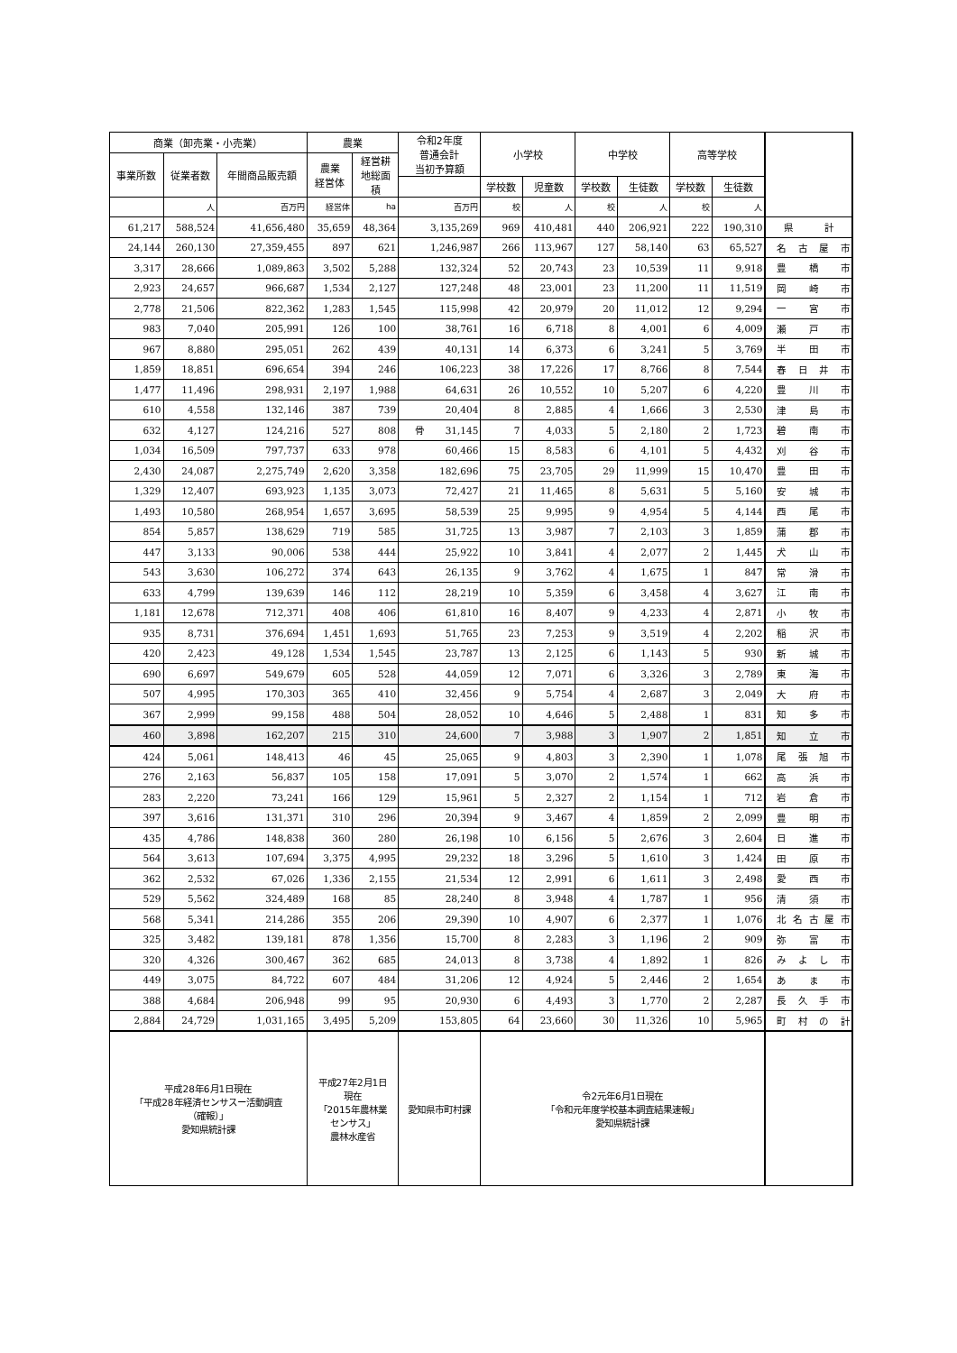| 商業（卸売業・小売業） | | | 農業 | | 令和2年度 普通会計 当初予算額 | 小学校 | | 中学校 | | 高等学校 | | |
| --- | --- | --- | --- | --- | --- | --- | --- | --- | --- | --- | --- | --- |
| 事業所数 | 従業者数 | 年間商品販売額 | 農業 経営体 | 経営耕 地総面 積 | | | | | | | | |
| | | | | | | 学校数 | 児童数 | 学校数 | 生徒数 | 学校数 | 生徒数 | |
| | 人 | 百万円 | 経営体 | ha | 百万円 | 校 | 人 | 校 | 人 | 校 | 人 | |
| 61,217 | 588,524 | 41,656,480 | 35,659 | 48,364 | 3,135,269 | 969 | 410,481 | 440 | 206,921 | 222 | 190,310 | 県 計 |
| 24,144 | 260,130 | 27,359,455 | 897 | 621 | 1,246,987 | 266 | 113,967 | 127 | 58,140 | 63 | 65,527 | 名 古 屋 市 |
| 3,317 | 28,666 | 1,089,863 | 3,502 | 5,288 | 132,324 | 52 | 20,743 | 23 | 10,539 | 11 | 9,918 | 豊 橋 市 |
| 2,923 | 24,657 | 966,687 | 1,534 | 2,127 | 127,248 | 48 | 23,001 | 23 | 11,200 | 11 | 11,519 | 岡 崎 市 |
| 2,778 | 21,506 | 822,362 | 1,283 | 1,545 | 115,998 | 42 | 20,979 | 20 | 11,012 | 12 | 9,294 | 一 宮 市 |
| 983 | 7,040 | 205,991 | 126 | 100 | 38,761 | 16 | 6,718 | 8 | 4,001 | 6 | 4,009 | 瀬 戸 市 |
| 967 | 8,880 | 295,051 | 262 | 439 | 40,131 | 14 | 6,373 | 6 | 3,241 | 5 | 3,769 | 半 田 市 |
| 1,859 | 18,851 | 696,654 | 394 | 246 | 106,223 | 38 | 17,226 | 17 | 8,766 | 8 | 7,544 | 春 日 井 市 |
| 1,477 | 11,496 | 298,931 | 2,197 | 1,988 | 64,631 | 26 | 10,552 | 10 | 5,207 | 6 | 4,220 | 豊 川 市 |
| 610 | 4,558 | 132,146 | 387 | 739 | 20,404 | 8 | 2,885 | 4 | 1,666 | 3 | 2,530 | 津 島 市 |
| 632 | 4,127 | 124,216 | 527 | 808 | 骨 31,145 | 7 | 4,033 | 5 | 2,180 | 2 | 1,723 | 碧 南 市 |
| 1,034 | 16,509 | 797,737 | 633 | 978 | 60,466 | 15 | 8,583 | 6 | 4,101 | 5 | 4,432 | 刈 谷 市 |
| 2,430 | 24,087 | 2,275,749 | 2,620 | 3,358 | 182,696 | 75 | 23,705 | 29 | 11,999 | 15 | 10,470 | 豊 田 市 |
| 1,329 | 12,407 | 693,923 | 1,135 | 3,073 | 72,427 | 21 | 11,465 | 8 | 5,631 | 5 | 5,160 | 安 城 市 |
| 1,493 | 10,580 | 268,954 | 1,657 | 3,695 | 58,539 | 25 | 9,995 | 9 | 4,954 | 5 | 4,144 | 西 尾 市 |
| 854 | 5,857 | 138,629 | 719 | 585 | 31,725 | 13 | 3,987 | 7 | 2,103 | 3 | 1,859 | 蒲 郡 市 |
| 447 | 3,133 | 90,006 | 538 | 444 | 25,922 | 10 | 3,841 | 4 | 2,077 | 2 | 1,445 | 犬 山 市 |
| 543 | 3,630 | 106,272 | 374 | 643 | 26,135 | 9 | 3,762 | 4 | 1,675 | 1 | 847 | 常 滑 市 |
| 633 | 4,799 | 139,639 | 146 | 112 | 28,219 | 10 | 5,359 | 6 | 3,458 | 4 | 3,627 | 江 南 市 |
| 1,181 | 12,678 | 712,371 | 408 | 406 | 61,810 | 16 | 8,407 | 9 | 4,233 | 4 | 2,871 | 小 牧 市 |
| 935 | 8,731 | 376,694 | 1,451 | 1,693 | 51,765 | 23 | 7,253 | 9 | 3,519 | 4 | 2,202 | 稲 沢 市 |
| 420 | 2,423 | 49,128 | 1,534 | 1,545 | 23,787 | 13 | 2,125 | 6 | 1,143 | 5 | 930 | 新 城 市 |
| 690 | 6,697 | 549,679 | 605 | 528 | 44,059 | 12 | 7,071 | 6 | 3,326 | 3 | 2,789 | 東 海 市 |
| 507 | 4,995 | 170,303 | 365 | 410 | 32,456 | 9 | 5,754 | 4 | 2,687 | 3 | 2,049 | 大 府 市 |
| 367 | 2,999 | 99,158 | 488 | 504 | 28,052 | 10 | 4,646 | 5 | 2,488 | 1 | 831 | 知 多 市 |
| 460 | 3,898 | 162,207 | 215 | 310 | 24,600 | 7 | 3,988 | 3 | 1,907 | 2 | 1,851 | 知 立 市 |
| 424 | 5,061 | 148,413 | 46 | 45 | 25,065 | 9 | 4,803 | 3 | 2,390 | 1 | 1,078 | 尾 張 旭 市 |
| 276 | 2,163 | 56,837 | 105 | 158 | 17,091 | 5 | 3,070 | 2 | 1,574 | 1 | 662 | 高 浜 市 |
| 283 | 2,220 | 73,241 | 166 | 129 | 15,961 | 5 | 2,327 | 2 | 1,154 | 1 | 712 | 岩 倉 市 |
| 397 | 3,616 | 131,371 | 310 | 296 | 20,394 | 9 | 3,467 | 4 | 1,859 | 2 | 2,099 | 豊 明 市 |
| 435 | 4,786 | 148,838 | 360 | 280 | 26,198 | 10 | 6,156 | 5 | 2,676 | 3 | 2,604 | 日 進 市 |
| 564 | 3,613 | 107,694 | 3,375 | 4,995 | 29,232 | 18 | 3,296 | 5 | 1,610 | 3 | 1,424 | 田 原 市 |
| 362 | 2,532 | 67,026 | 1,336 | 2,155 | 21,534 | 12 | 2,991 | 6 | 1,611 | 3 | 2,498 | 愛 西 市 |
| 529 | 5,562 | 324,489 | 168 | 85 | 28,240 | 8 | 3,948 | 4 | 1,787 | 1 | 956 | 清 須 市 |
| 568 | 5,341 | 214,286 | 355 | 206 | 29,390 | 10 | 4,907 | 6 | 2,377 | 1 | 1,076 | 北 名 古 屋 市 |
| 325 | 3,482 | 139,181 | 878 | 1,356 | 15,700 | 8 | 2,283 | 3 | 1,196 | 2 | 909 | 弥 富 市 |
| 320 | 4,326 | 300,467 | 362 | 685 | 24,013 | 8 | 3,738 | 4 | 1,892 | 1 | 826 | み よ し 市 |
| 449 | 3,075 | 84,722 | 607 | 484 | 31,206 | 12 | 4,924 | 5 | 2,446 | 2 | 1,654 | あ ま 市 |
| 388 | 4,684 | 206,948 | 99 | 95 | 20,930 | 6 | 4,493 | 3 | 1,770 | 2 | 2,287 | 長 久 手 市 |
| 2,884 | 24,729 | 1,031,165 | 3,495 | 5,209 | 153,805 | 64 | 23,660 | 30 | 11,326 | 10 | 5,965 | 町 村 の 計 |
| 平成28年6月1日現在 「平成28年経済センサスー活動調査 （確報）」 愛知県統計課 | | | 平成27年2月1日 現在 「2015年農林業 センサス」 農林水産省 | | 愛知県市町村課 | 令2元年6月1日現在 「令和元年度学校基本調査結果速報」 愛知県統計課 | | | | | | |